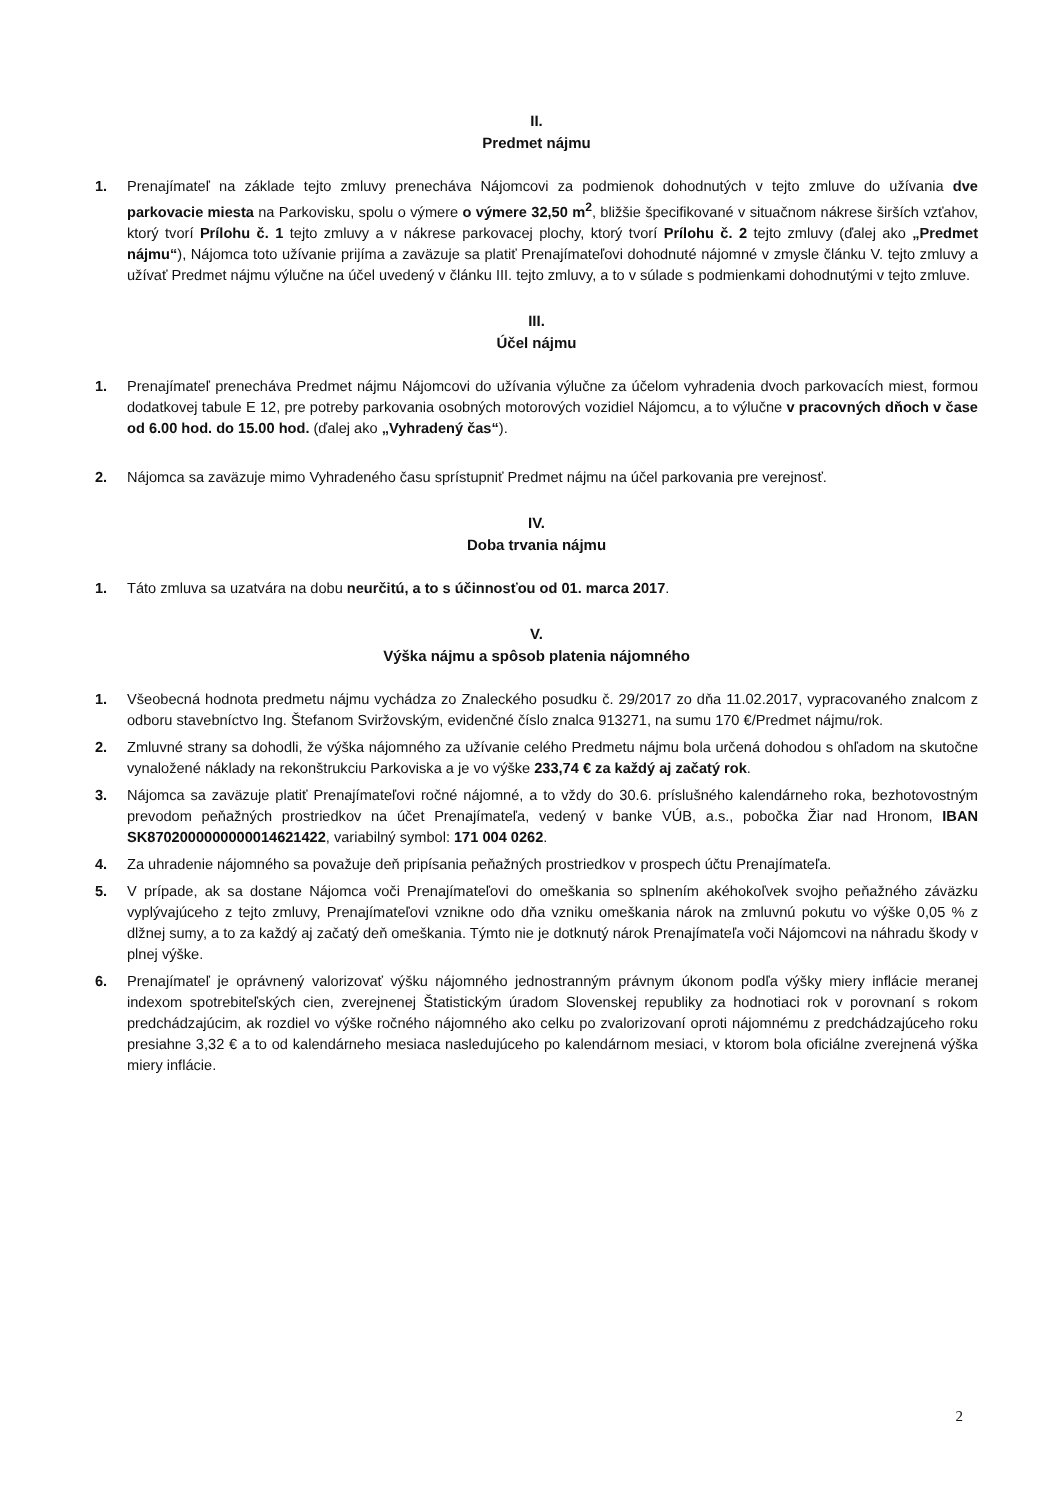II.
Predmet nájmu
1. Prenajímateľ na základe tejto zmluvy prenecháva Nájomcovi za podmienok dohodnutých v tejto zmluve do užívania dve parkovacie miesta na Parkovisku, spolu o výmere o výmere 32,50 m<sup>2</sup>, bližšie špecifikované v situačnom nákrese širších vzťahov, ktorý tvorí Prílohu č. 1 tejto zmluvy a v nákrese parkovacej plochy, ktorý tvorí Prílohu č. 2 tejto zmluvy (ďalej ako „Predmet nájmu“), Nájomca toto užívanie prijíma a zaväzuje sa platiť Prenajímateľovi dohodnuté nájomné v zmysle článku V. tejto zmluvy a užívať Predmet nájmu výlučne na účel uvedený v článku III. tejto zmluvy, a to v súlade s podmienkami dohodnutými v tejto zmluve.
III.
Účel nájmu
1. Prenajímateľ prenecháva Predmet nájmu Nájomcovi do užívania výlučne za účelom vyhradenia dvoch parkovacích miest, formou dodatkovej tabule E 12, pre potreby parkovania osobných motorových vozidiel Nájomcu, a to výlučne v pracovných dňoch v čase od 6.00 hod. do 15.00 hod. (ďalej ako „Vyhradený čas“).
2. Nájomca sa zaväzuje mimo Vyhradeného času sprístupniť Predmet nájmu na účel parkovania pre verejnosť.
IV.
Doba trvania nájmu
1. Táto zmluva sa uzatvára na dobu neurčitú, a to s účinnosťou od 01. marca 2017.
V.
Výška nájmu a spôsob platenia nájomného
1. Všeobecná hodnota predmetu nájmu vychádza zo Znaleckého posudku č. 29/2017 zo dňa 11.02.2017, vypracovaného znalcom z odboru stavebníctvo Ing. Štefanom Sviržovským, evidenčné číslo znalca 913271, na sumu 170 €/Predmet nájmu/rok.
2. Zmluvné strany sa dohodli, že výška nájomného za užívanie celého Predmetu nájmu bola určená dohodou s ohľadom na skutočne vynaložené náklady na rekonštrukciu Parkoviska a je vo výške 233,74 € za každý aj začatý rok.
3. Nájomca sa zaväzuje platiť Prenajímateľovi ročné nájomné, a to vždy do 30.6. príslušného kalendárneho roka, bezhotovostným prevodom peňažných prostriedkov na účet Prenajímateľa, vedený v banke VÚB, a.s., pobočka Žiar nad Hronom, IBAN SK8702000000000014621422, variabilný symbol: 171 004 0262.
4. Za uhradenie nájomného sa považuje deň pripísania peňažných prostriedkov v prospech účtu Prenajímateľa.
5. V prípade, ak sa dostane Nájomca voči Prenajímateľovi do omeškania so splnením akéhokoľvek svojho peňažného záväzku vyplývajúceho z tejto zmluvy, Prenajímateľovi vznikne odo dňa vzniku omeškania nárok na zmluvnú pokutu vo výške 0,05 % z dlžnej sumy, a to za každý aj začatý deň omeškania. Týmto nie je dotknutý nárok Prenajímateľa voči Nájomcovi na náhradu škody v plnej výške.
6. Prenajímateľ je oprávnený valorizovať výšku nájomného jednostranným právnym úkonom podľa výšky miery inflácie meranej indexom spotrebiteľských cien, zverejnenej Štatistickým úradom Slovenskej republiky za hodnotiaci rok v porovnaní s rokom predchádzajúcim, ak rozdiel vo výške ročného nájomného ako celku po zvalorizovaní oproti nájomnému z predchádzajúceho roku presiahne 3,32 € a to od kalendárneho mesiaca nasledujúceho po kalendárnom mesiaci, v ktorom bola oficiálne zverejnená výška miery inflácie.
2